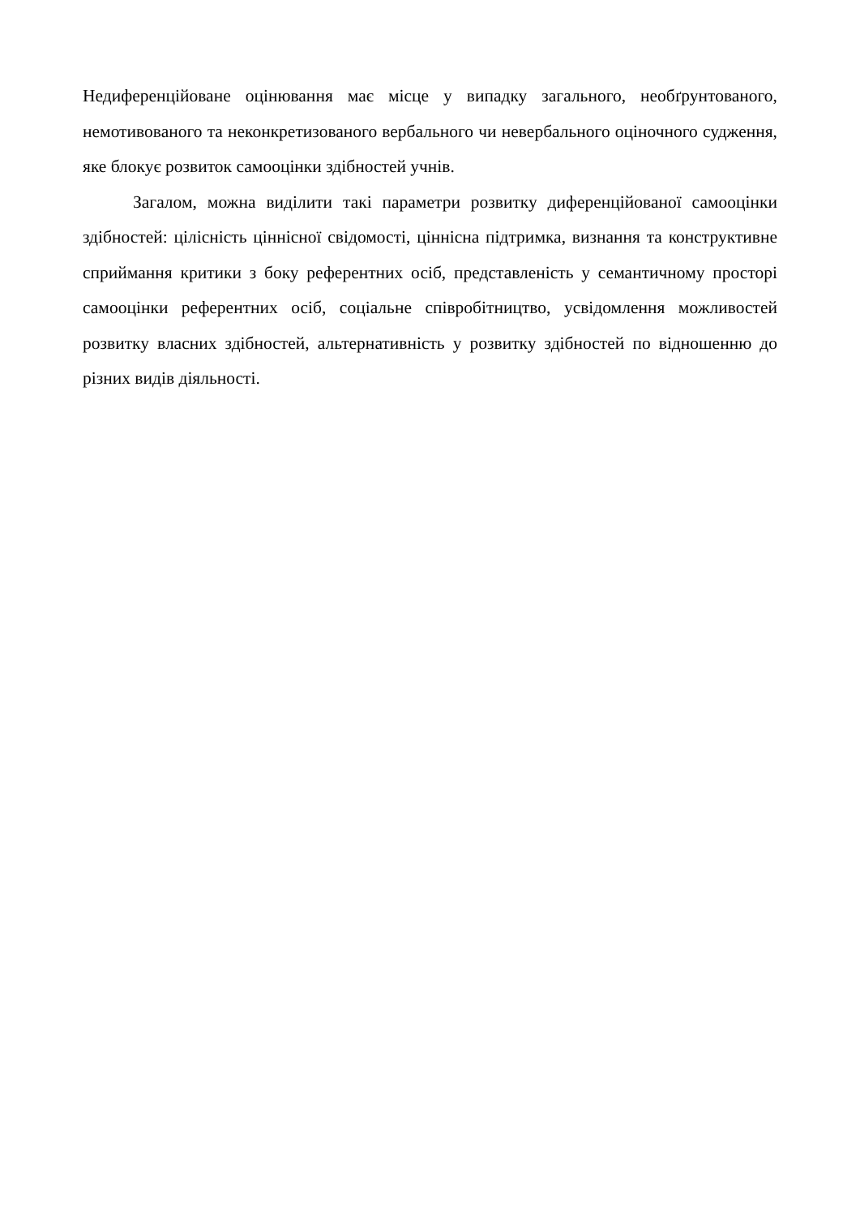Недиференційоване оцінювання має місце у випадку загального, необґрунтованого, немотивованого та неконкретизованого вербального чи невербального оціночного судження, яке блокує розвиток самооцінки здібностей учнів.
Загалом, можна виділити такі параметри розвитку диференційованої самооцінки здібностей: цілісність ціннісної свідомості, ціннісна підтримка, визнання та конструктивне сприймання критики з боку референтних осіб, представленість у семантичному просторі самооцінки референтних осіб, соціальне співробітництво, усвідомлення можливостей розвитку власних здібностей, альтернативність у розвитку здібностей по відношенню до різних видів діяльності.